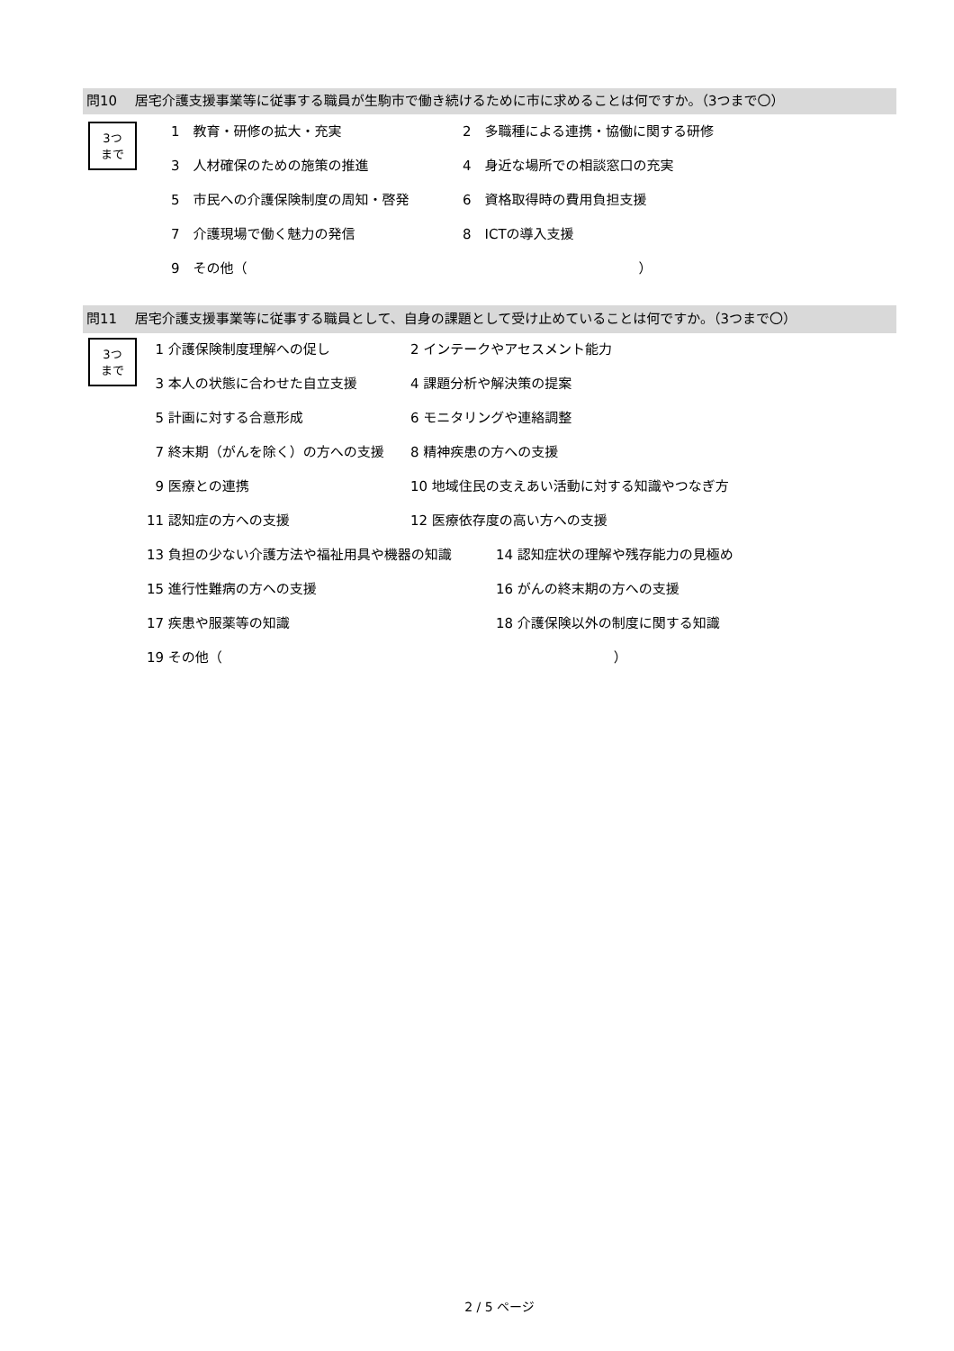問10　 居宅介護支援事業等に従事する職員が生駒市で働き続けるために市に求めることは何ですか。（3つまで〇）
3つ
まで
1　教育・研修の拡大・充実 2　多職種による連携・協働に関する研修
3　人材確保のための施策の推進 4　身近な場所での相談窓口の充実
5　市民への介護保険制度の周知・啓発 6　資格取得時の費用負担支援
7　介護現場で働く魅力の発信 8　ICTの導入支援
9　その他（　　　　　　　　　　　　　　　　　　　　　　　　　　　　　）
問11　 居宅介護支援事業等に従事する職員として、自身の課題として受け止めていることは何ですか。（3つまで〇）
3つ
まで
1 介護保険制度理解への促し 2 インテークやアセスメント能力
3 本人の状態に合わせた自立支援 4 課題分析や解決策の提案
5 計画に対する合意形成 6 モニタリングや連絡調整
7 終末期（がんを除く）の方への支援 8 精神疾患の方への支援
9 医療との連携 10 地域住民の支えあい活動に対する知識やつなぎ方
11 認知症の方への支援 12 医療依存度の高い方への支援
13 負担の少ない介護方法や福祉用具や機器の知識 14 認知症状の理解や残存能力の見極め
15 進行性難病の方への支援 16 がんの終末期の方への支援
17 疾患や服薬等の知識 18 介護保険以外の制度に関する知識
19 その他（　　　　　　　　　　　　　　　　　　　　　　　　　　　　　）
2 / 5 ページ